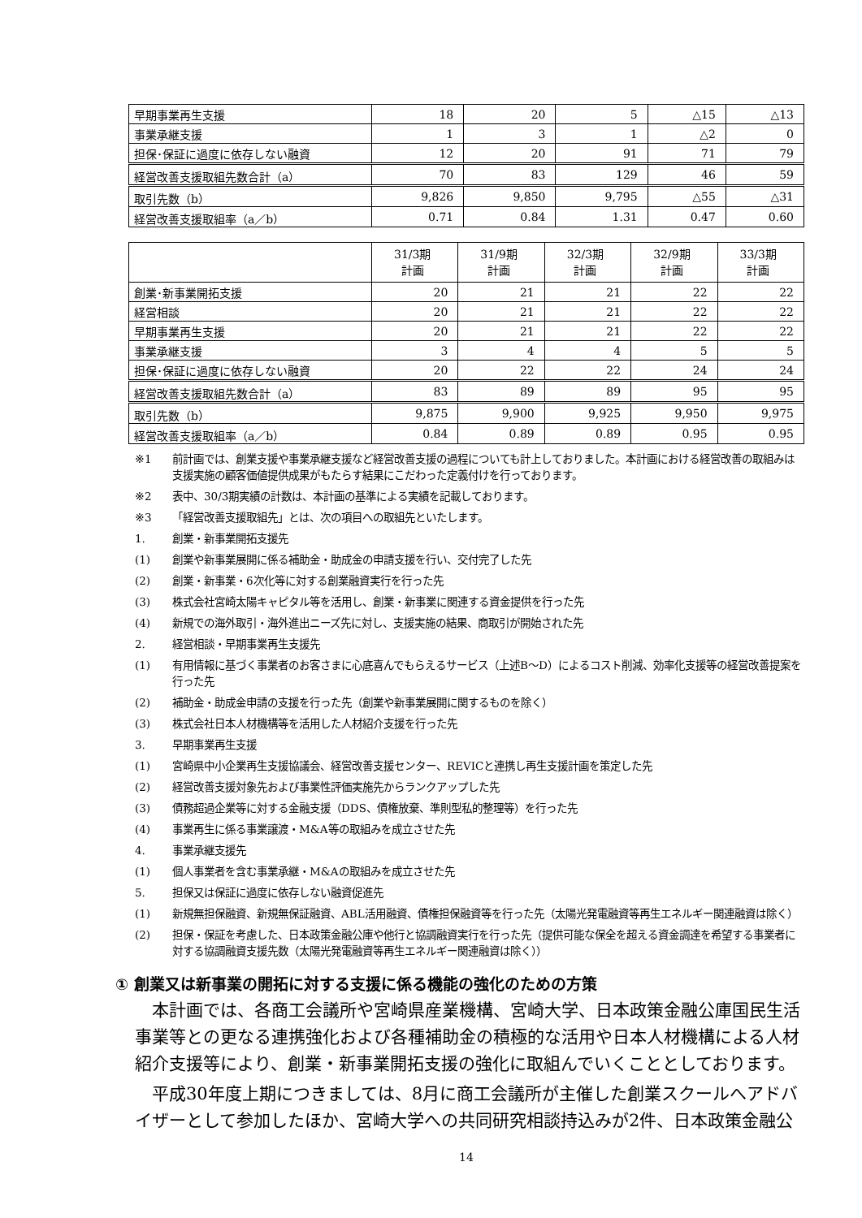| 早期事業再生支援 | 18 | 20 | 5 | △15 | △13 |
| 事業承継支援 | 1 | 3 | 1 | △2 | 0 |
| 担保･保証に過度に依存しない融資 | 12 | 20 | 91 | 71 | 79 |
| 経営改善支援取組先数合計（a） | 70 | 83 | 129 | 46 | 59 |
| 取引先数（b） | 9,826 | 9,850 | 9,795 | △55 | △31 |
| 経営改善支援取組率（a／b） | 0.71 | 0.84 | 1.31 | 0.47 | 0.60 |
| | 31/3期 計画 | 31/9期 計画 | 32/3期 計画 | 32/9期 計画 | 33/3期 計画 |
| 創業･新事業開拓支援 | 20 | 21 | 21 | 22 | 22 |
| 経営相談 | 20 | 21 | 21 | 22 | 22 |
| 早期事業再生支援 | 20 | 21 | 21 | 22 | 22 |
| 事業承継支援 | 3 | 4 | 4 | 5 | 5 |
| 担保･保証に過度に依存しない融資 | 20 | 22 | 22 | 24 | 24 |
| 経営改善支援取組先数合計（a） | 83 | 89 | 89 | 95 | 95 |
| 取引先数（b） | 9,875 | 9,900 | 9,925 | 9,950 | 9,975 |
| 経営改善支援取組率（a／b） | 0.84 | 0.89 | 0.89 | 0.95 | 0.95 |
※1 前計画では、創業支援や事業承継支援など経営改善支援の過程についても計上しておりました。本計画における経営改善の取組みは支援実施の顧客価値提供成果がもたらす結果にこだわった定義付けを行っております。
※2 表中、30/3期実績の計数は、本計画の基準による実績を記載しております。
※3 「経営改善支援取組先」とは、次の項目への取組先といたします。
1. 創業・新事業開拓支援先
(1) 創業や新事業展開に係る補助金・助成金の申請支援を行い、交付完了した先
(2) 創業・新事業・6次化等に対する創業融資実行を行った先
(3) 株式会社宮崎太陽キャピタル等を活用し、創業・新事業に関連する資金提供を行った先
(4) 新規での海外取引・海外進出ニーズ先に対し、支援実施の結果、商取引が開始された先
2. 経営相談・早期事業再生支援先
(1) 有用情報に基づく事業者のお客さまに心底喜んでもらえるサービス（上述B～D）によるコスト削減、効率化支援等の経営改善提案を行った先
(2) 補助金・助成金申請の支援を行った先（創業や新事業展開に関するものを除く）
(3) 株式会社日本人材機構等を活用した人材紹介支援を行った先
3. 早期事業再生支援
(1) 宮崎県中小企業再生支援協議会、経営改善支援センター、REVICと連携し再生支援計画を策定した先
(2) 経営改善支援対象先および事業性評価実施先からランクアップした先
(3) 債務超過企業等に対する金融支援（DDS、債権放棄、準則型私的整理等）を行った先
(4) 事業再生に係る事業譲渡・M&A等の取組みを成立させた先
4. 事業承継支援先
(1) 個人事業者を含む事業承継・M&Aの取組みを成立させた先
5. 担保又は保証に過度に依存しない融資促進先
(1) 新規無担保融資、新規無保証融資、ABL活用融資、債権担保融資等を行った先（太陽光発電融資等再生エネルギー関連融資は除く）
(2) 担保・保証を考慮した、日本政策金融公庫や他行と協調融資実行を行った先（提供可能な保全を超える資金調達を希望する事業者に対する協調融資支援先数（太陽光発電融資等再生エネルギー関連融資は除く））
① 創業又は新事業の開拓に対する支援に係る機能の強化のための方策
本計画では、各商工会議所や宮崎県産業機構、宮崎大学、日本政策金融公庫国民生活事業等との更なる連携強化および各種補助金の積極的な活用や日本人材機構による人材紹介支援等により、創業・新事業開拓支援の強化に取組んでいくこととしております。
平成30年度上期につきましては、8月に商工会議所が主催した創業スクールへアドバイザーとして参加したほか、宮崎大学への共同研究相談持込みが2件、日本政策金融公
14